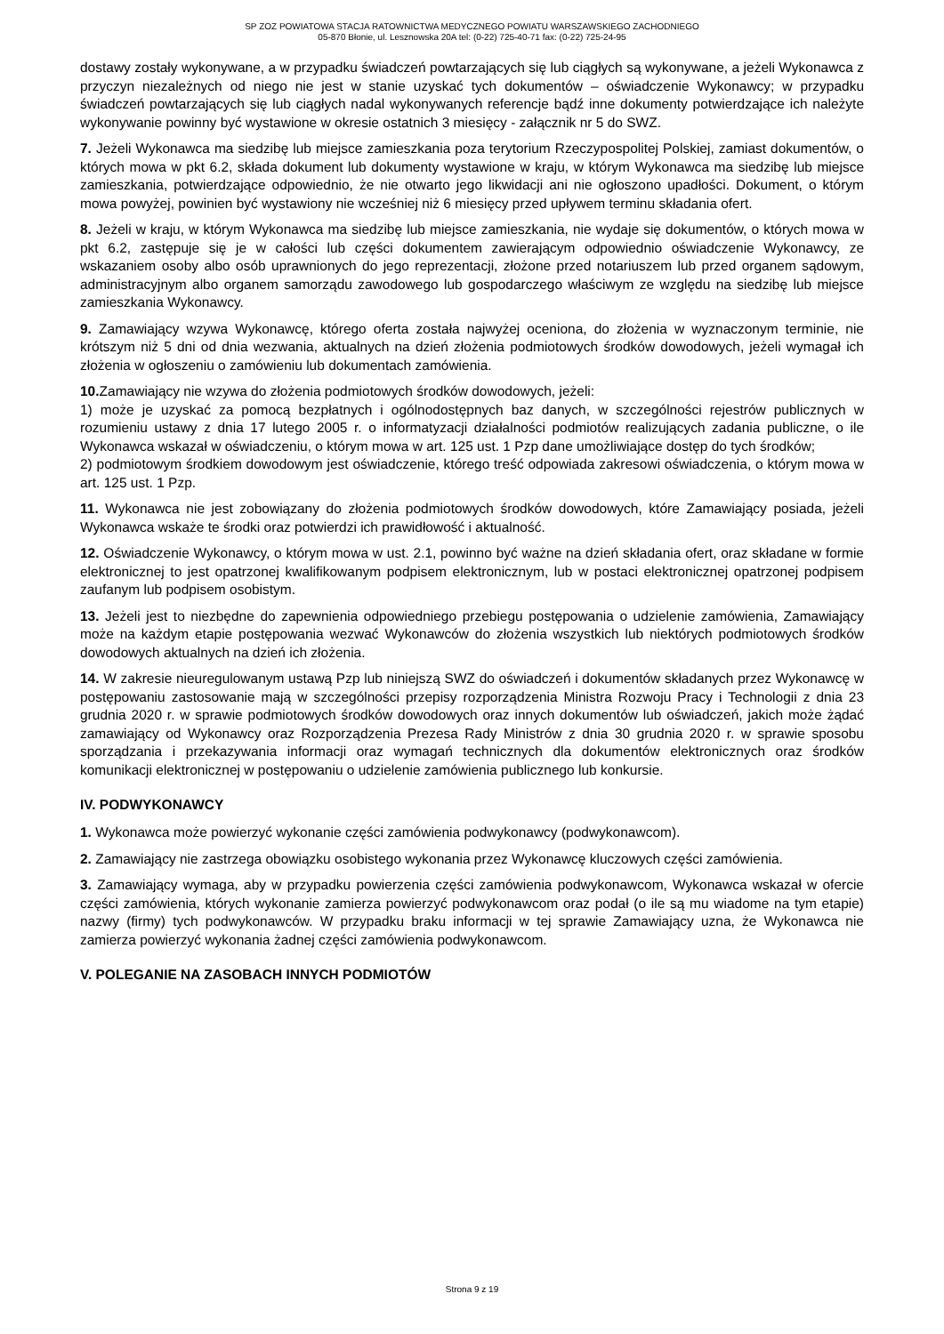SP ZOZ POWIATOWA STACJA RATOWNICTWA MEDYCZNEGO POWIATU WARSZAWSKIEGO ZACHODNIEGO
05-870 Błonie, ul. Lesznowska 20A tel: (0-22) 725-40-71 fax: (0-22) 725-24-95
dostawy zostały wykonywane, a w przypadku świadczeń powtarzających się lub ciągłych są wykonywane, a jeżeli Wykonawca z przyczyn niezależnych od niego nie jest w stanie uzyskać tych dokumentów – oświadczenie Wykonawcy; w przypadku świadczeń powtarzających się lub ciągłych nadal wykonywanych referencje bądź inne dokumenty potwierdzające ich należyte wykonywanie powinny być wystawione w okresie ostatnich 3 miesięcy - załącznik nr 5 do SWZ.
7. Jeżeli Wykonawca ma siedzibę lub miejsce zamieszkania poza terytorium Rzeczypospolitej Polskiej, zamiast dokumentów, o których mowa w pkt 6.2, składa dokument lub dokumenty wystawione w kraju, w którym Wykonawca ma siedzibę lub miejsce zamieszkania, potwierdzające odpowiednio, że nie otwarto jego likwidacji ani nie ogłoszono upadłości. Dokument, o którym mowa powyżej, powinien być wystawiony nie wcześniej niż 6 miesięcy przed upływem terminu składania ofert.
8. Jeżeli w kraju, w którym Wykonawca ma siedzibę lub miejsce zamieszkania, nie wydaje się dokumentów, o których mowa w pkt 6.2, zastępuje się je w całości lub części dokumentem zawierającym odpowiednio oświadczenie Wykonawcy, ze wskazaniem osoby albo osób uprawnionych do jego reprezentacji, złożone przed notariuszem lub przed organem sądowym, administracyjnym albo organem samorządu zawodowego lub gospodarczego właściwym ze względu na siedzibę lub miejsce zamieszkania Wykonawcy.
9. Zamawiający wzywa Wykonawcę, którego oferta została najwyżej oceniona, do złożenia w wyznaczonym terminie, nie krótszym niż 5 dni od dnia wezwania, aktualnych na dzień złożenia podmiotowych środków dowodowych, jeżeli wymagał ich złożenia w ogłoszeniu o zamówieniu lub dokumentach zamówienia.
10. Zamawiający nie wzywa do złożenia podmiotowych środków dowodowych, jeżeli:
1) może je uzyskać za pomocą bezpłatnych i ogólnodostępnych baz danych, w szczególności rejestrów publicznych w rozumieniu ustawy z dnia 17 lutego 2005 r. o informatyzacji działalności podmiotów realizujących zadania publiczne, o ile Wykonawca wskazał w oświadczeniu, o którym mowa w art. 125 ust. 1 Pzp dane umożliwiające dostęp do tych środków;
2) podmiotowym środkiem dowodowym jest oświadczenie, którego treść odpowiada zakresowi oświadczenia, o którym mowa w art. 125 ust. 1 Pzp.
11. Wykonawca nie jest zobowiązany do złożenia podmiotowych środków dowodowych, które Zamawiający posiada, jeżeli Wykonawca wskaże te środki oraz potwierdzi ich prawidłowość i aktualność.
12. Oświadczenie Wykonawcy, o którym mowa w ust. 2.1, powinno być ważne na dzień składania ofert, oraz składane w formie elektronicznej to jest opatrzonej kwalifikowanym podpisem elektronicznym, lub w postaci elektronicznej opatrzonej podpisem zaufanym lub podpisem osobistym.
13. Jeżeli jest to niezbędne do zapewnienia odpowiedniego przebiegu postępowania o udzielenie zamówienia, Zamawiający może na każdym etapie postępowania wezwać Wykonawców do złożenia wszystkich lub niektórych podmiotowych środków dowodowych aktualnych na dzień ich złożenia.
14. W zakresie nieuregulowanym ustawą Pzp lub niniejszą SWZ do oświadczeń i dokumentów składanych przez Wykonawcę w postępowaniu zastosowanie mają w szczególności przepisy rozporządzenia Ministra Rozwoju Pracy i Technologii z dnia 23 grudnia 2020 r. w sprawie podmiotowych środków dowodowych oraz innych dokumentów lub oświadczeń, jakich może żądać zamawiający od Wykonawcy oraz Rozporządzenia Prezesa Rady Ministrów z dnia 30 grudnia 2020 r. w sprawie sposobu sporządzania i przekazywania informacji oraz wymagań technicznych dla dokumentów elektronicznych oraz środków komunikacji elektronicznej w postępowaniu o udzielenie zamówienia publicznego lub konkursie.
IV. PODWYKONAWCY
1. Wykonawca może powierzyć wykonanie części zamówienia podwykonawcy (podwykonawcom).
2. Zamawiający nie zastrzega obowiązku osobistego wykonania przez Wykonawcę kluczowych części zamówienia.
3. Zamawiający wymaga, aby w przypadku powierzenia części zamówienia podwykonawcom, Wykonawca wskazał w ofercie części zamówienia, których wykonanie zamierza powierzyć podwykonawcom oraz podał (o ile są mu wiadome na tym etapie) nazwy (firmy) tych podwykonawców. W przypadku braku informacji w tej sprawie Zamawiający uzna, że Wykonawca nie zamierza powierzyć wykonania żadnej części zamówienia podwykonawcom.
V. POLEGANIE NA ZASOBACH INNYCH PODMIOTÓW
Strona 9 z 19